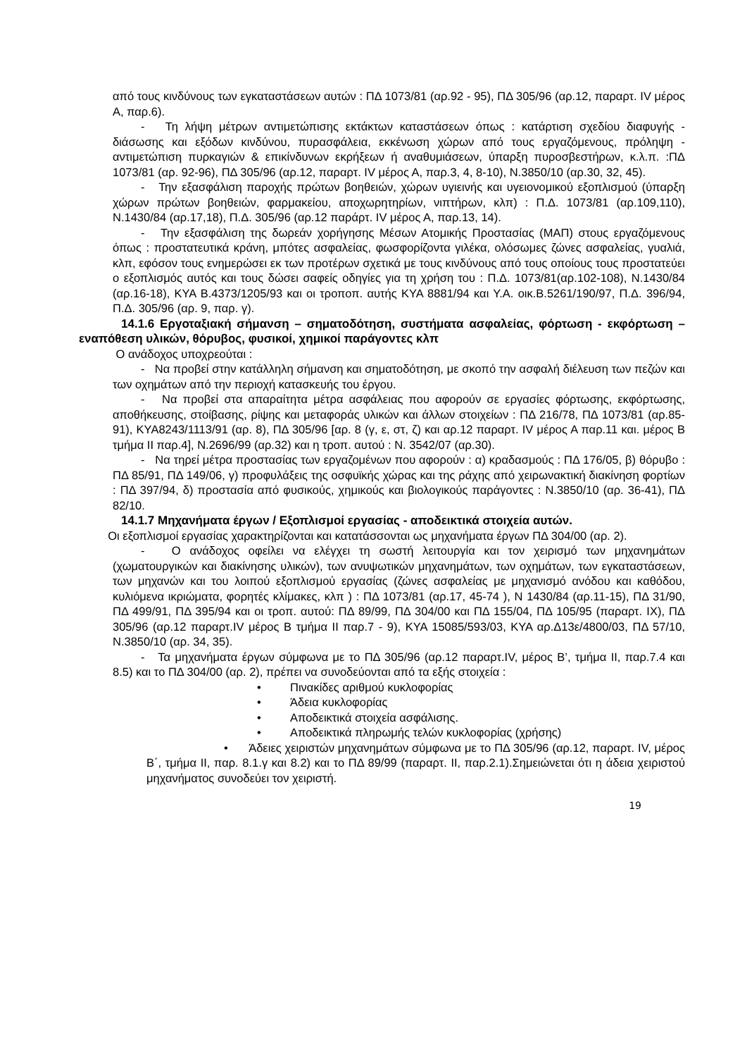από τους κινδύνους των εγκαταστάσεων αυτών : ΠΔ 1073/81 (αρ.92 - 95), ΠΔ 305/96 (αρ.12, παραρτ. IV μέρος Α, παρ.6).
- Τη λήψη μέτρων αντιμετώπισης εκτάκτων καταστάσεων όπως : κατάρτιση σχεδίου διαφυγής - διάσωσης και εξόδων κινδύνου, πυρασφάλεια, εκκένωση χώρων από τους εργαζόμενους, πρόληψη - αντιμετώπιση πυρκαγιών & επικίνδυνων εκρήξεων ή αναθυμιάσεων, ύπαρξη πυροσβεστήρων, κ.λ.π. :ΠΔ 1073/81 (αρ. 92-96), ΠΔ 305/96 (αρ.12, παραρτ. IV μέρος Α, παρ.3, 4, 8-10), Ν.3850/10 (αρ.30, 32, 45).
- Την εξασφάλιση παροχής πρώτων βοηθειών, χώρων υγιεινής και υγειονομικού εξοπλισμού (ύπαρξη χώρων πρώτων βοηθειών, φαρμακείου, αποχωρητηρίων, νιπτήρων, κλπ) : Π.Δ. 1073/81 (αρ.109,110), Ν.1430/84 (αρ.17,18), Π.Δ. 305/96 (αρ.12 παράρτ. IV μέρος Α, παρ.13, 14).
- Την εξασφάλιση της δωρεάν χορήγησης Μέσων Ατομικής Προστασίας (ΜΑΠ) στους εργαζόμενους όπως : προστατευτικά κράνη, μπότες ασφαλείας, φωσφορίζοντα γιλέκα, ολόσωμες ζώνες ασφαλείας, γυαλιά, κλπ, εφόσον τους ενημερώσει εκ των προτέρων σχετικά με τους κινδύνους από τους οποίους τους προστατεύει ο εξοπλισμός αυτός και τους δώσει σαφείς οδηγίες για τη χρήση του : Π.Δ. 1073/81(αρ.102-108), Ν.1430/84 (αρ.16-18), ΚΥΑ Β.4373/1205/93 και οι τροποπ. αυτής ΚΥΑ 8881/94 και Υ.Α. οικ.Β.5261/190/97, Π.Δ. 396/94, Π.Δ. 305/96 (αρ. 9, παρ. γ).
14.1.6 Εργοταξιακή σήμανση – σηματοδότηση, συστήματα ασφαλείας, φόρτωση - εκφόρτωση – εναπόθεση υλικών, θόρυβος, φυσικοί, χημικοί παράγοντες κλπ
Ο ανάδοχος υποχρεούται :
- Να προβεί στην κατάλληλη σήμανση και σηματοδότηση, με σκοπό την ασφαλή διέλευση των πεζών και των οχημάτων από την περιοχή κατασκευής του έργου.
- Να προβεί στα απαραίτητα μέτρα ασφάλειας που αφορούν σε εργασίες φόρτωσης, εκφόρτωσης, αποθήκευσης, στοίβασης, ρίψης και μεταφοράς υλικών και άλλων στοιχείων : ΠΔ 216/78, ΠΔ 1073/81 (αρ.85-91), ΚΥΑ8243/1113/91 (αρ. 8), ΠΔ 305/96 [αρ. 8 (γ, ε, στ, ζ) και αρ.12 παραρτ. IV μέρος Α παρ.11 και. μέρος Β τμήμα ΙΙ παρ.4], Ν.2696/99 (αρ.32) και η τροπ. αυτού : Ν. 3542/07 (αρ.30).
- Να τηρεί μέτρα προστασίας των εργαζομένων που αφορούν : α) κραδασμούς : ΠΔ 176/05, β) θόρυβο : ΠΔ 85/91, ΠΔ 149/06, γ) προφυλάξεις της οσφυϊκής χώρας και της ράχης από χειρωνακτική διακίνηση φορτίων : ΠΔ 397/94, δ) προστασία από φυσικούς, χημικούς και βιολογικούς παράγοντες : Ν.3850/10 (αρ. 36-41), ΠΔ 82/10.
14.1.7 Μηχανήματα έργων / Εξοπλισμοί εργασίας - αποδεικτικά στοιχεία αυτών.
Οι εξοπλισμοί εργασίας χαρακτηρίζονται και κατατάσσονται ως μηχανήματα έργων ΠΔ 304/00 (αρ. 2).
- Ο ανάδοχος οφείλει να ελέγχει τη σωστή λειτουργία και τον χειρισμό των μηχανημάτων (χωματουργικών και διακίνησης υλικών), των ανυψωτικών μηχανημάτων, των οχημάτων, των εγκαταστάσεων, των μηχανών και του λοιπού εξοπλισμού εργασίας (ζώνες ασφαλείας με μηχανισμό ανόδου και καθόδου, κυλιόμενα ικριώματα, φορητές κλίμακες, κλπ ) : ΠΔ 1073/81 (αρ.17, 45-74 ), Ν 1430/84 (αρ.11-15), ΠΔ 31/90, ΠΔ 499/91, ΠΔ 395/94 και οι τροπ. αυτού: ΠΔ 89/99, ΠΔ 304/00 και ΠΔ 155/04, ΠΔ 105/95 (παραρτ. ΙΧ), ΠΔ 305/96 (αρ.12 παραρτ.IV μέρος Β τμήμα ΙΙ παρ.7 - 9), ΚΥΑ 15085/593/03, ΚΥΑ αρ.Δ13ε/4800/03, ΠΔ 57/10, Ν.3850/10 (αρ. 34, 35).
- Τα μηχανήματα έργων σύμφωνα με το ΠΔ 305/96 (αρ.12 παραρτ.IV, μέρος Β’, τμήμα ΙΙ, παρ.7.4 και 8.5) και το ΠΔ 304/00 (αρ. 2), πρέπει να συνοδεύονται από τα εξής στοιχεία :
• Πινακίδες αριθμού κυκλοφορίας
• Άδεια κυκλοφορίας
• Αποδεικτικά στοιχεία ασφάλισης.
• Αποδεικτικά πληρωμής τελών κυκλοφορίας (χρήσης)
• Άδειες χειριστών μηχανημάτων σύμφωνα με το ΠΔ 305/96 (αρ.12, παραρτ. IV, μέρος Β΄, τμήμα ΙΙ, παρ. 8.1.γ και 8.2) και το ΠΔ 89/99 (παραρτ. ΙΙ, παρ.2.1).Σημειώνεται ότι η άδεια χειριστού μηχανήματος συνοδεύει τον χειριστή.
19